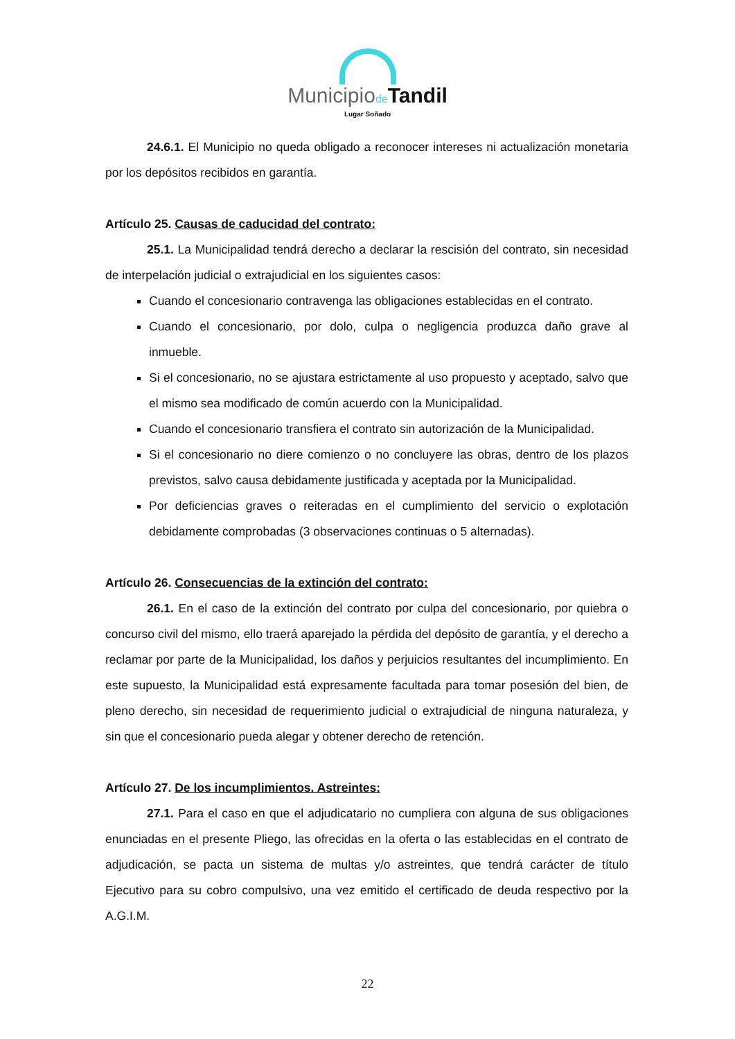Municipiode Tandil
Lugar Soñado
24.6.1. El Municipio no queda obligado a reconocer intereses ni actualización monetaria por los depósitos recibidos en garantía.
Artículo 25. Causas de caducidad del contrato:
25.1. La Municipalidad tendrá derecho a declarar la rescisión del contrato, sin necesidad de interpelación judicial o extrajudicial en los siguientes casos:
Cuando el concesionario contravenga las obligaciones establecidas en el contrato.
Cuando el concesionario, por dolo, culpa o negligencia produzca daño grave al inmueble.
Si el concesionario, no se ajustara estrictamente al uso propuesto y aceptado, salvo que el mismo sea modificado de común acuerdo con la Municipalidad.
Cuando el concesionario transfiera el contrato sin autorización de la Municipalidad.
Si el concesionario no diere comienzo o no concluyere las obras, dentro de los plazos previstos, salvo causa debidamente justificada y aceptada por la Municipalidad.
Por deficiencias graves o reiteradas en el cumplimiento del servicio o explotación debidamente comprobadas (3 observaciones continuas o 5 alternadas).
Artículo 26. Consecuencias de la extinción del contrato:
26.1. En el caso de la extinción del contrato por culpa del concesionario, por quiebra o concurso civil del mismo, ello traerá aparejado la pérdida del depósito de garantía, y el derecho a reclamar por parte de la Municipalidad, los daños y perjuicios resultantes del incumplimiento. En este supuesto, la Municipalidad está expresamente facultada para tomar posesión del bien, de pleno derecho, sin necesidad de requerimiento judicial o extrajudicial de ninguna naturaleza, y sin que el concesionario pueda alegar y obtener derecho de retención.
Artículo 27. De los incumplimientos. Astreintes:
27.1. Para el caso en que el adjudicatario no cumpliera con alguna de sus obligaciones enunciadas en el presente Pliego, las ofrecidas en la oferta o las establecidas en el contrato de adjudicación, se pacta un sistema de multas y/o astreintes, que tendrá carácter de título Ejecutivo para su cobro compulsivo, una vez emitido el certificado de deuda respectivo por la A.G.I.M.
22